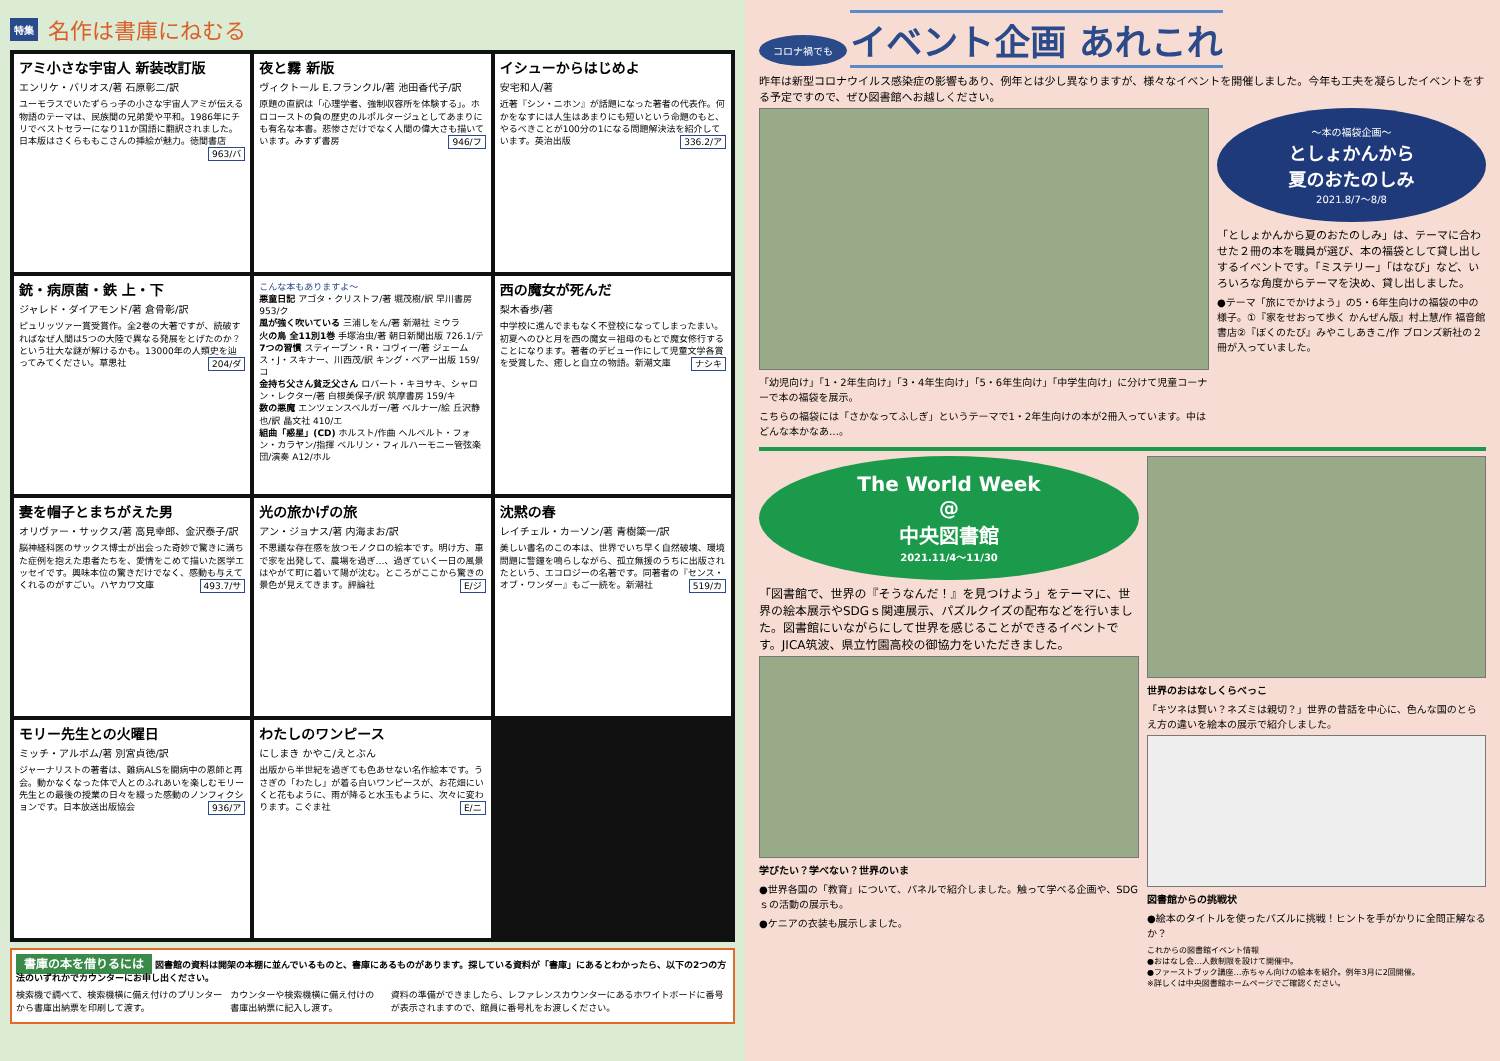特集 名作は書庫にねむる
アミ小さな宇宙人 新装改訂版
エンリケ・バリオス/著 石原彰二/訳
ユーモラスでいたずらっ子の小さな宇宙人アミが伝える物語のテーマは、民族間の兄弟愛や平和。1986年にチリでベストセラーになり11か国語に翻訳されました。日本版はさくらももこさんの挿絵が魅力。徳間書店 963/バ
夜と霧 新版
ヴィクトール E.フランクル/著 池田香代子/訳
原題の直訳は「心理学者、強制収容所を体験する」。ホロコーストの負の歴史のルポルタージュとしてあまりにも有名な本書。悲惨さだけでなく人間の偉大さも描いています。みすず書房 946/フ
イシューからはじめよ
安宅和人/著
近著『シン・ニホン』が話題になった著者の代表作。何かをなすには人生はあまりにも短いという命題のもと、やるべきことが100分の1になる問題解決法を紹介しています。英治出版 336.2/ア
銃・病原菌・鉄 上・下
ジャレド・ダイアモンド/著 倉骨彰/訳
ピュリッツァー賞受賞作。全2巻の大著ですが、読破すればなぜ人間は5つの大陸で異なる発展をとげたのか？という壮大な謎が解けるかも。13000年の人類史を辿ってみてください。草思社 204/ダ
こんな本もありますよ～
悪童日記 アゴタ・クリストフ/著 堀茂樹/訳 早川書房 953/ク
風が強く吹いている 三浦しをん/著 新潮社 ミウラ
火の鳥 全11別1巻 手塚治虫/著 朝日新聞出版 726.1/テ
7つの習慣 スティーブン・R・コヴィー/著 ジェームス・J・スキナー、川西茂/訳 キング・ベアー出版 159/コ
金持ち父さん貧乏父さん ロバート・キヨサキ、シャロン・レクター/著 白根美保子/訳 筑摩書房 159/キ
数の悪魔 エンツェンスベルガー/著 ベルナー/絵 丘沢静也/訳 晶文社 410/エ
組曲「惑星」(CD) ホルスト/作曲 ヘルベルト・フォン・カラヤン/指揮 ベルリン・フィルハーモニー管弦楽団/演奏 A12/ホル
西の魔女が死んだ
梨木香歩/著
中学校に進んでまもなく不登校になってしまったまい。初夏へのひと月を西の魔女＝祖母のもとで魔女修行することになります。著者のデビュー作にして児童文学各賞を受賞した、癒しと自立の物語。新潮文庫 ナシキ
妻を帽子とまちがえた男
オリヴァー・サックス/著 高見幸郎、金沢泰子/訳
脳神経科医のサックス博士が出会った奇妙で驚きに満ちた症例を抱えた患者たちを、愛情をこめて描いた医学エッセイです。興味本位の驚きだけでなく、感動も与えてくれるのがすごい。ハヤカワ文庫 493.7/サ
光の旅かげの旅
アン・ジョナス/著 内海まお/訳
不思議な存在感を放つモノクロの絵本です。明け方、車で家を出発して、農場を過ぎ…、過ぎていく一日の風景はやがて町に着いて陽が沈む。ところがここから驚きの景色が見えてきます。評論社 E/ジ
沈黙の春
レイチェル・カーソン/著 青樹簗一/訳
美しい書名のこの本は、世界でいち早く自然破壊、環境問題に警鐘を鳴らしながら、孤立無援のうちに出版されたという、エコロジーの名著です。同著者の『センス・オブ・ワンダー』もご一読を。新潮社 519/カ
モリー先生との火曜日
ミッチ・アルボム/著 別宮貞徳/訳
ジャーナリストの著者は、難病ALSを闘病中の恩師と再会。動かなくなった体で人とのふれあいを楽しむモリー先生との最後の授業の日々を綴った感動のノンフィクションです。日本放送出版協会 936/ア
わたしのワンピース
にしまき かやこ/えとぶん
出版から半世紀を過ぎても色あせない名作絵本です。うさぎの「わたし」が着る白いワンピースが、お花畑にいくと花もように、雨が降ると水玉もように、次々に変わります。こぐま社 E/ニ
書庫の本を借りるには 図書館の資料は開架の本棚に並んでいるものと、書庫にあるものがあります。探している資料が「書庫」にあるとわかったら、以下の2つの方法のいずれかでカウンターにお申し出ください。
検索機で調べて、検索機横に備え付けのプリンターから書庫出納票を印刷して渡す。
カウンターや検索機横に備え付けの書庫出納票に記入し渡す。
資料の準備ができましたら、レファレンスカウンターにあるホワイトボードに番号が表示されますので、館員に番号札をお渡しください。
コロナ禍でも
イベント企画 あれこれ
昨年は新型コロナウイルス感染症の影響もあり、例年とは少し異なりますが、様々なイベントを開催しました。今年も工夫を凝らしたイベントをする予定ですので、ぜひ図書館へお越しください。
「幼児向け」「1・2年生向け」「3・4年生向け」「5・6年生向け」「中学生向け」に分けて児童コーナーで本の福袋を展示。
こちらの福袋には「さかなってふしぎ」というテーマで1・2年生向けの本が2冊入っています。中はどんな本かなあ…。
～本の福袋企画～
としょかんから
夏のおたのしみ
2021.8/7～8/8
「としょかんから夏のおたのしみ」は、テーマに合わせた２冊の本を職員が選び、本の福袋として貸し出しするイベントです。「ミステリー」「はなび」など、いろいろな角度からテーマを決め、貸し出しました。
●テーマ「旅にでかけよう」の5・6年生向けの福袋の中の様子。①『家をせおって歩く かんぜん版』村上慧/作 福音館書店②『ぼくのたび』みやこしあきこ/作 ブロンズ新社の２冊が入っていました。
The World Week
@
中央図書館
2021.11/4～11/30
「図書館で、世界の『そうなんだ！』を見つけよう」をテーマに、世界の絵本展示やSDGｓ関連展示、パズルクイズの配布などを行いました。図書館にいながらにして世界を感じることができるイベントです。JICA筑波、県立竹園高校の御協力をいただきました。
学びたい？学べない？世界のいま
●世界各国の「教育」について、パネルで紹介しました。触って学べる企画や、SDGｓの活動の展示も。
●ケニアの衣装も展示しました。
世界のおはなしくらべっこ
「キツネは賢い？ネズミは親切？」世界の昔話を中心に、色んな国のとらえ方の違いを絵本の展示で紹介しました。
図書館からの挑戦状
●絵本のタイトルを使ったパズルに挑戦！ヒントを手がかりに全問正解なるか？
これからの図書館イベント情報
●おはなし会…人数制限を設けて開催中。
●ファーストブック講座…赤ちゃん向けの絵本を紹介。例年3月に2回開催。
※詳しくは中央図書館ホームページでご確認ください。